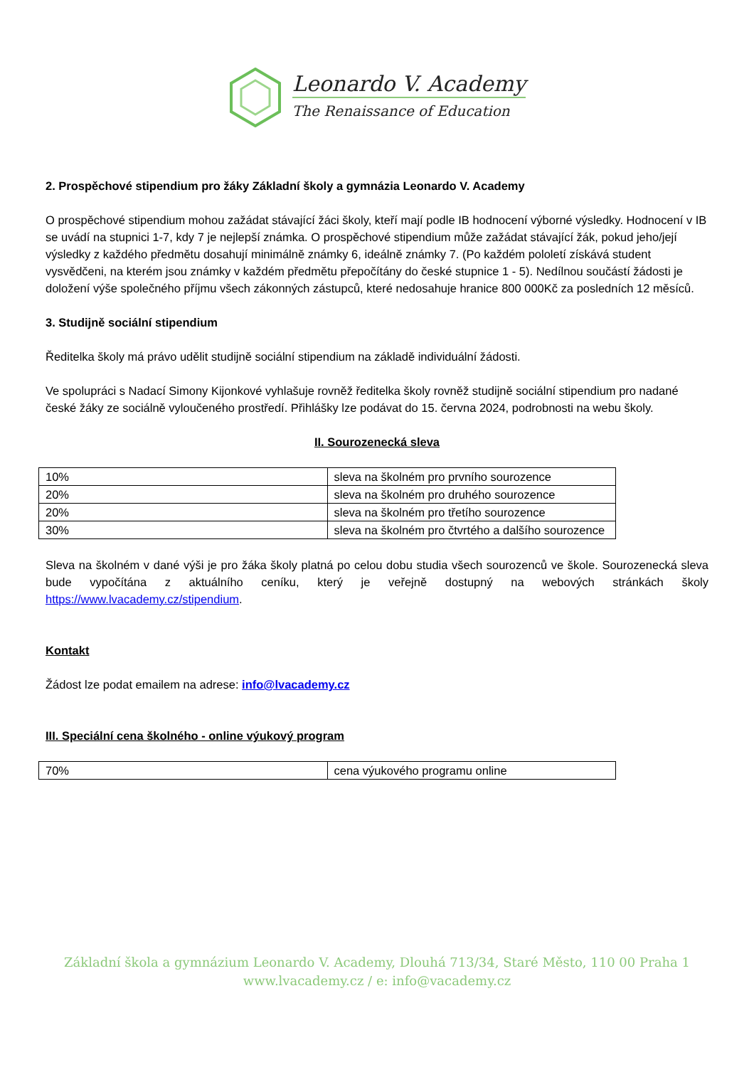Leonardo V. Academy
The Renaissance of Education
2. Prospěchové stipendium pro žáky Základní školy a gymnázia Leonardo V. Academy
O prospěchové stipendium mohou zažádat stávající žáci školy, kteří mají podle IB hodnocení výborné výsledky. Hodnocení v IB se uvádí na stupnici 1-7, kdy 7 je nejlepší známka. O prospěchové stipendium může zažádat stávající žák, pokud jeho/její výsledky z každého předmětu dosahují minimálně známky 6, ideálně známky 7. (Po každém pololetí získává student vysvědčeni, na kterém jsou známky v každém předmětu přepočítány do české stupnice 1 - 5). Nedílnou součástí žádosti je doložení výše společného příjmu všech zákonných zástupců, které nedosahuje hranice 800 000Kč za posledních 12 měsíců.
3. Studijně sociální stipendium
Ředitelka školy má právo udělit studijně sociální stipendium na základě individuální žádosti.
Ve spolupráci s Nadací Simony Kijonkové vyhlašuje rovněž ředitelka školy rovněž studijně sociální stipendium pro nadané české žáky ze sociálně vyloučeného prostředí. Přihlášky lze podávat do 15. června 2024, podrobnosti na webu školy.
II. Sourozenecká sleva
| 10% | sleva na školném pro prvního sourozence |
| 20% | sleva na školném pro druhého sourozence |
| 20% | sleva na školném pro třetího sourozence |
| 30% | sleva na školném pro čtvrtého a dalšího sourozence |
Sleva na školném v dané výši je pro žáka školy platná po celou dobu studia všech sourozenců ve škole. Sourozenecká sleva bude vypočítána z aktuálního ceníku, který je veřejně dostupný na webových stránkách školy https://www.lvacademy.cz/stipendium.
Kontakt
Žádost lze podat emailem na adrese: info@lvacademy.cz
III. Speciální cena školného - online výukový program
| 70% | cena výukového programu online |
Základní škola a gymnázium Leonardo V. Academy, Dlouhá 713/34, Staré Město, 110 00 Praha 1
www.lvacademy.cz / e: info@vacademy.cz